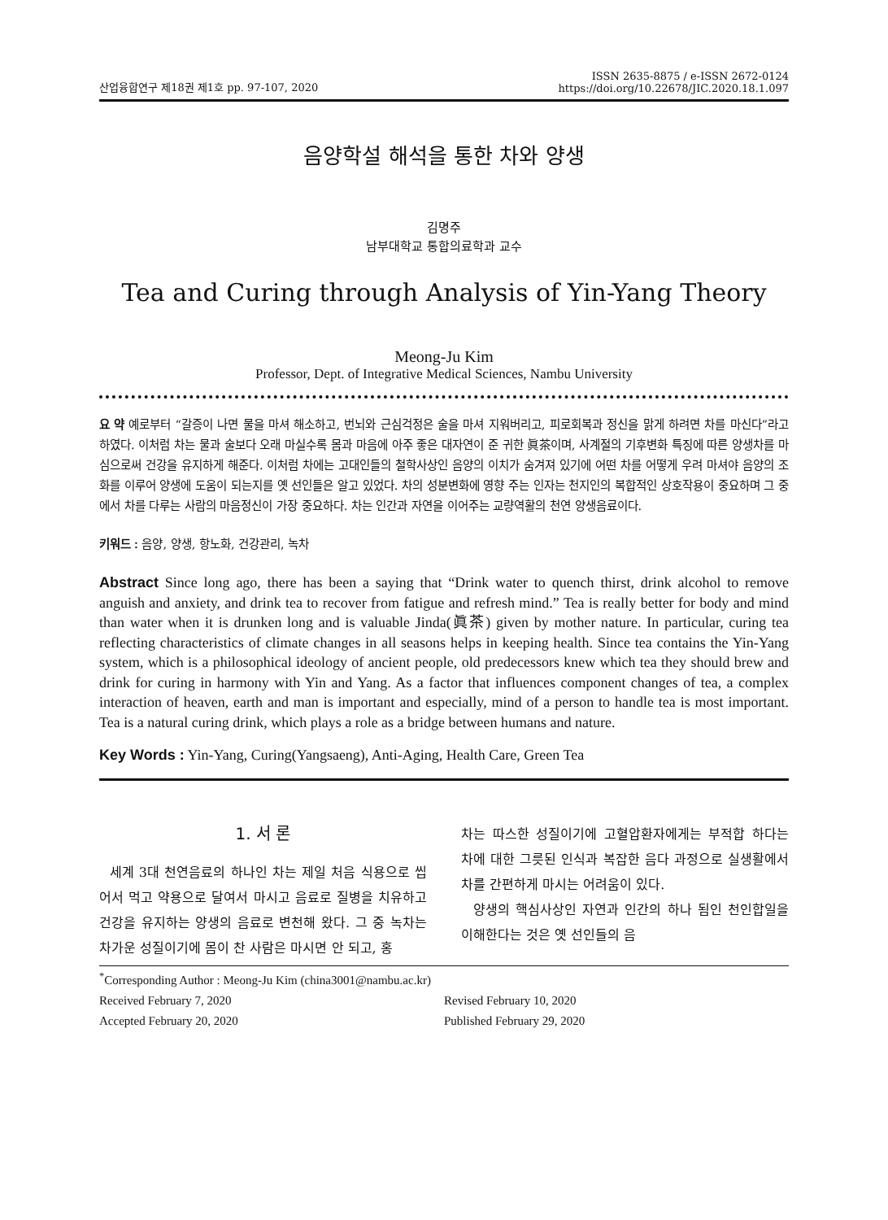산업융합연구 제18권 제1호 pp. 97-107, 2020
ISSN 2635-8875 / e-ISSN 2672-0124
https://doi.org/10.22678/JIC.2020.18.1.097
음양학설 해석을 통한 차와 양생
김명주
남부대학교 통합의료학과 교수
Tea and Curing through Analysis of Yin-Yang Theory
Meong-Ju Kim
Professor, Dept. of Integrative Medical Sciences, Nambu University
요 약 예로부터 “갈증이 나면 물을 마셔 해소하고, 번뇌와 근심걱정은 술을 마셔 지워버리고, 피로회복과 정신을 맑게 하려면 차를 마신다”라고 하였다. 이처럼 차는 물과 술보다 오래 마실수록 몸과 마음에 아주 좋은 대자연이 준 귀한 眞茶이며, 사계절의 기후변화 특징에 따른 양생차를 마심으로써 건강을 유지하게 해준다. 이처럼 차에는 고대인들의 철학사상인 음양의 이치가 숨겨져 있기에 어떤 차를 어떻게 우려 마셔야 음양의 조화를 이루어 양생에 도움이 되는지를 옛 선인들은 알고 있었다. 차의 성분변화에 영향 주는 인자는 천지인의 복합적인 상호작용이 중요하며 그 중에서 차를 다루는 사람의 마음정신이 가장 중요하다. 차는 인간과 자연을 이어주는 교량역활의 천연 양생음료이다.
키워드 : 음양, 양생, 항노화, 건강관리, 녹차
Abstract Since long ago, there has been a saying that “Drink water to quench thirst, drink alcohol to remove anguish and anxiety, and drink tea to recover from fatigue and refresh mind.” Tea is really better for body and mind than water when it is drunken long and is valuable Jinda(眞茶) given by mother nature. In particular, curing tea reflecting characteristics of climate changes in all seasons helps in keeping health. Since tea contains the Yin-Yang system, which is a philosophical ideology of ancient people, old predecessors knew which tea they should brew and drink for curing in harmony with Yin and Yang. As a factor that influences component changes of tea, a complex interaction of heaven, earth and man is important and especially, mind of a person to handle tea is most important. Tea is a natural curing drink, which plays a role as a bridge between humans and nature.
Key Words : Yin-Yang, Curing(Yangsaeng), Anti-Aging, Health Care, Green Tea
1. 서 론
세계 3대 천연음료의 하나인 차는 제일 처음 식용으로 씹어서 먹고 약용으로 달여서 마시고 음료로 질병을 치유하고 건강을 유지하는 양생의 음료로 변천해 왔다. 그 중 녹차는 차가운 성질이기에 몸이 찬 사람은 마시면 안 되고, 홍
차는 따스한 성질이기에 고혈압환자에게는 부적합 하다는 차에 대한 그릇된 인식과 복잡한 음다 과정으로 실생활에서 차를 간편하게 마시는 어려움이 있다.
양생의 핵심사상인 자연과 인간의 하나 됨인 천인합일을 이해한다는 것은 옛 선인들의 음
<sup>*</sup> Corresponding Author : Meong-Ju Kim (china3001@nambu.ac.kr)
Received February 7, 2020 Revised February 10, 2020
Accepted February 20, 2020 Published February 29, 2020